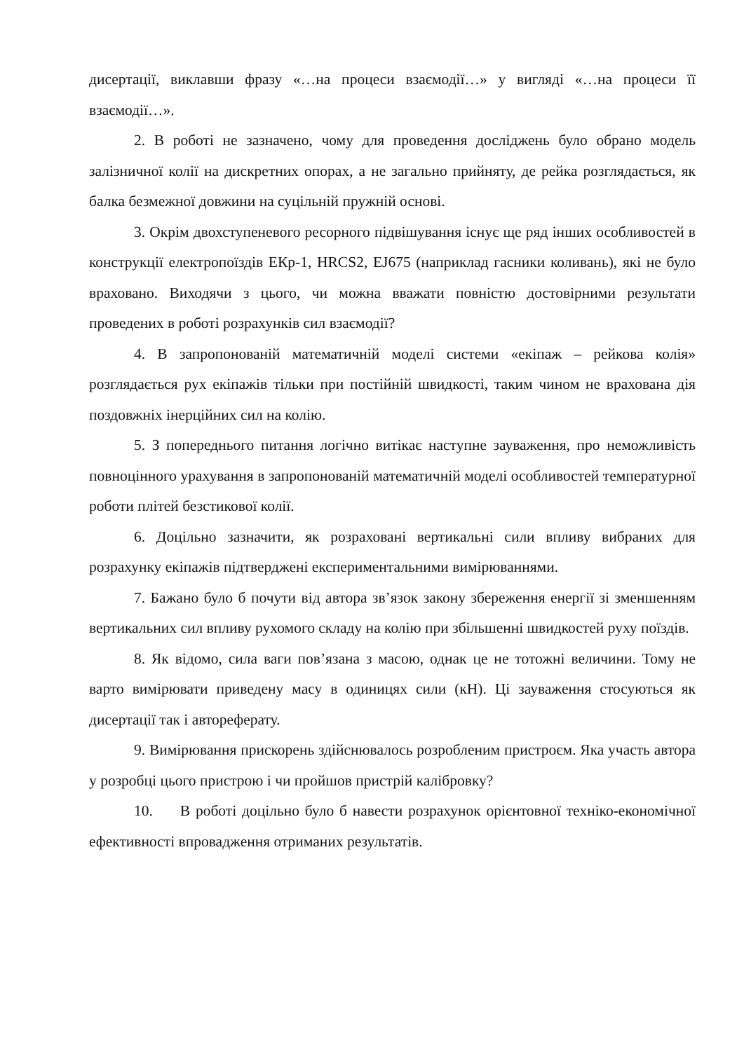дисертації, виклавши фразу «…на процеси взаємодії…» у вигляді «…на процеси її взаємодії…».
2. В роботі не зазначено, чому для проведення досліджень було обрано модель залізничної колії на дискретних опорах, а не загально прийняту, де рейка розглядається, як балка безмежної довжини на суцільній пружній основі.
3. Окрім двохступеневого ресорного підвішування існує ще ряд інших особливостей в конструкції електропоїздів ЕКр-1, HRCS2, EJ675 (наприклад гасники коливань), які не було враховано. Виходячи з цього, чи можна вважати повністю достовірними результати проведених в роботі розрахунків сил взаємодії?
4. В запропонованій математичній моделі системи «екіпаж – рейкова колія» розглядається рух екіпажів тільки при постійній швидкості, таким чином не врахована дія поздовжніх інерційних сил на колію.
5. З попереднього питання логічно витікає наступне зауваження, про неможливість повноцінного урахування в запропонованій математичній моделі особливостей температурної роботи плітей безстикової колії.
6. Доцільно зазначити, як розраховані вертикальні сили впливу вибраних для розрахунку екіпажів підтверджені експериментальними вимірюваннями.
7. Бажано було б почути від автора зв’язок закону збереження енергії зі зменшенням вертикальних сил впливу рухомого складу на колію при збільшенні швидкостей руху поїздів.
8. Як відомо, сила ваги пов’язана з масою, однак це не тотожні величини. Тому не варто вимірювати приведену масу в одиницях сили (кН). Ці зауваження стосуються як дисертації так і автореферату.
9. Вимірювання прискорень здійснювалось розробленим пристроєм. Яка участь автора у розробці цього пристрою і чи пройшов пристрій калібровку?
10. В роботі доцільно було б навести розрахунок орієнтовної техніко-економічної ефективності впровадження отриманих результатів.